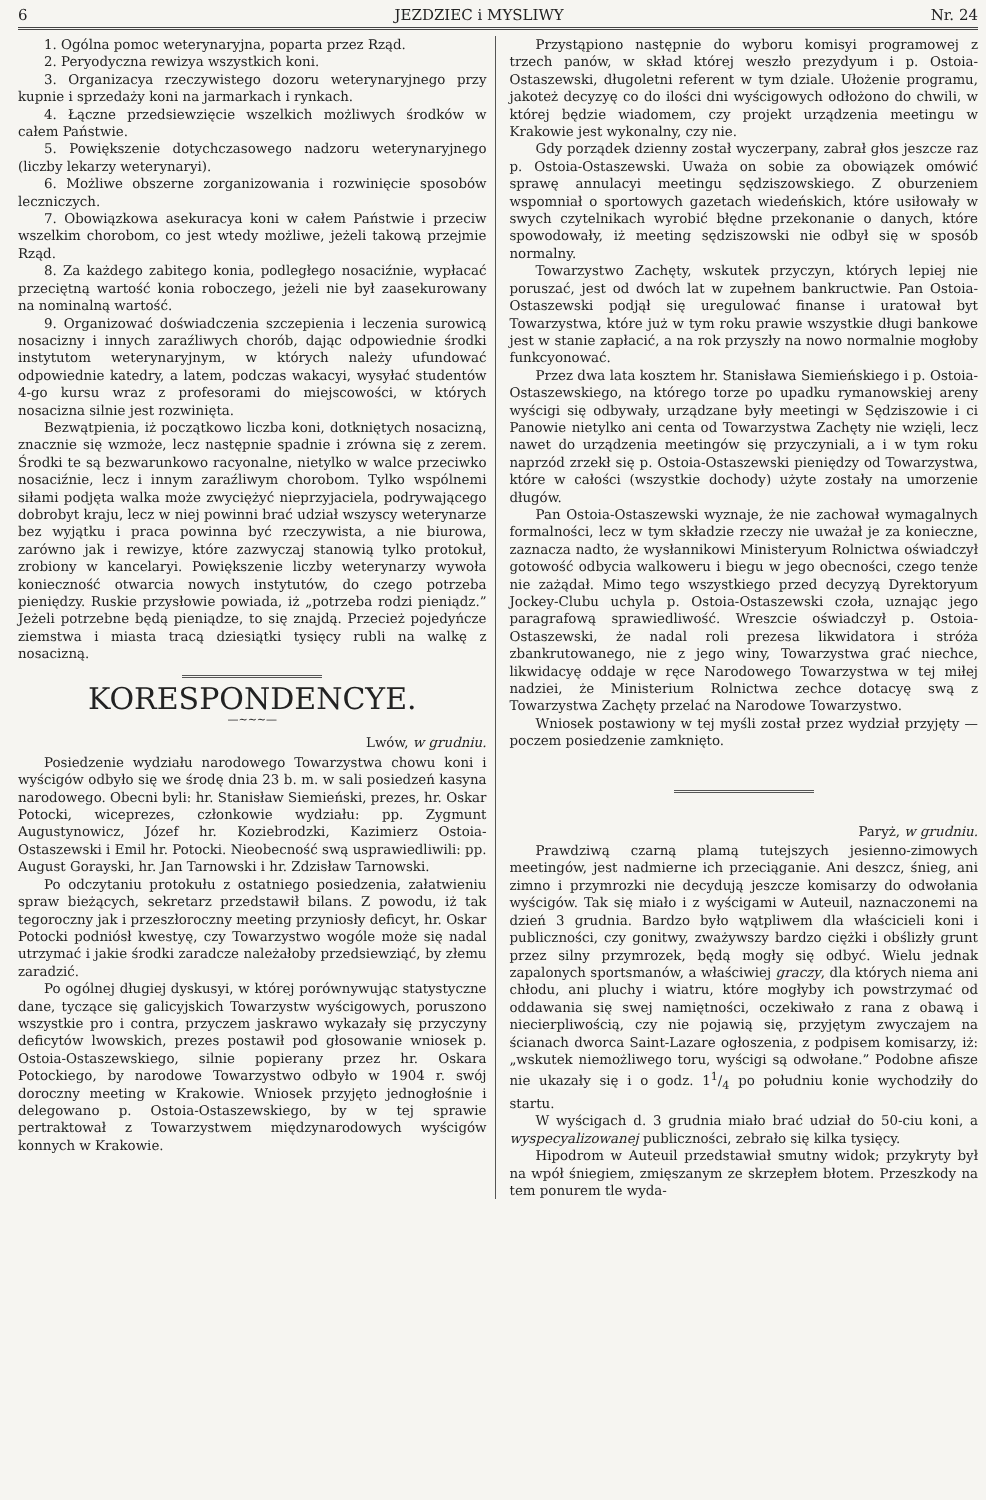6 JEZDZIEC i MYSLIWY Nr. 24
1. Ogólna pomoc weterynaryjna, poparta przez Rząd.
2. Peryodyczna rewizya wszystkich koni.
3. Organizacya rzeczywistego dozoru weterynaryjnego przy kupnie i sprzedaży koni na jarmarkach i rynkach.
4. Łączne przedsiewzięcie wszelkich możliwych środków w całem Państwie.
5. Powiększenie dotychczasowego nadzoru weterynaryjnego (liczby lekarzy weterynaryi).
6. Możliwe obszerne zorganizowania i rozwinięcie sposobów leczniczych.
7. Obowiązkowa asekuracya koni w całem Państwie i przeciw wszelkim chorobom, co jest wtedy możliwe, jeżeli takową przejmie Rząd.
8. Za każdego zabitego konia, podległego nosaciźnie, wypłacać przeciętną wartość konia roboczego, jeżeli nie był zaasekurowany na nominalną wartość.
9. Organizować doświadczenia szczepienia i leczenia surowicą nosacizny i innych zaraźliwych chorób, dając odpowiednie środki instytutom weterynaryjnym, w których należy ufundować odpowiednie katedry, a latem, podczas wakacyi, wysyłać studentów 4-go kursu wraz z profesorami do miejscowości, w których nosacizna silnie jest rozwinięta.
Bezwątpienia, iż początkowo liczba koni, dotkniętych nosacizną, znacznie się wzmoże, lecz następnie spadnie i zrówna się z zerem. Środki te są bezwarunkowo racyonalne, nietylko w walce przeciwko nosaciźnie, lecz i innym zaraźliwym chorobom. Tylko wspólnemi siłami podjęta walka może zwyciężyć nieprzyjaciela, podrywającego dobrobyt kraju, lecz w niej powinni brać udział wszyscy weterynarze bez wyjątku i praca powinna być rzeczywista, a nie biurowa, zarówno jak i rewizye, które zazwyczaj stanowią tylko protokuł, zrobiony w kancelaryi. Powiększenie liczby weterynarzy wywoła konieczność otwarcia nowych instytutów, do czego potrzeba pieniędzy. Ruskie przysłowie powiada, iż „potrzeba rodzi pieniądz.” Jeżeli potrzebne będą pieniądze, to się znajdą. Przecież pojedyńcze ziemstwa i miasta tracą dziesiątki tysięcy rubli na walkę z nosacizną.
KORESPONDENCYE.
—~~~—
Lwów, w grudniu.
Posiedzenie wydziału narodowego Towarzystwa chowu koni i wyścigów odbyło się we środę dnia 23 b. m. w sali posiedzeń kasyna narodowego. Obecni byli: hr. Stanisław Siemieński, prezes, hr. Oskar Potocki, wiceprezes, członkowie wydziału: pp. Zygmunt Augustynowicz, Józef hr. Koziebrodzki, Kazimierz Ostoia-Ostaszewski i Emil hr. Potocki. Nieobecność swą usprawiedliwili: pp. August Gorayski, hr. Jan Tarnowski i hr. Zdzisław Tarnowski.
Po odczytaniu protokułu z ostatniego posiedzenia, załatwieniu spraw bieżących, sekretarz przedstawił bilans. Z powodu, iż tak tegoroczny jak i przeszłoroczny meeting przyniosły deficyt, hr. Oskar Potocki podniósł kwestyę, czy Towarzystwo wogóle może się nadal utrzymać i jakie środki zaradcze należałoby przedsiewziąć, by złemu zaradzić.
Po ogólnej długiej dyskusyi, w której porównywując statystyczne dane, tyczące się galicyjskich Towarzystw wyścigowych, poruszono wszystkie pro i contra, przyczem jaskrawo wykazały się przyczyny deficytów lwowskich, prezes postawił pod głosowanie wniosek p. Ostoia-Ostaszewskiego, silnie popierany przez hr. Oskara Potockiego, by narodowe Towarzystwo odbyło w 1904 r. swój doroczny meeting w Krakowie. Wniosek przyjęto jednogłośnie i delegowano p. Ostoia-Ostaszewskiego, by w tej sprawie pertraktował z Towarzystwem międzynarodowych wyścigów konnych w Krakowie.
Przystąpiono następnie do wyboru komisyi programowej z trzech panów, w skład której weszło prezydyum i p. Ostoia-Ostaszewski, długoletni referent w tym dziale. Ułożenie programu, jakoteż decyzyę co do ilości dni wyścigowych odłożono do chwili, w której będzie wiadomem, czy projekt urządzenia meetingu w Krakowie jest wykonalny, czy nie.
Gdy porządek dzienny został wyczerpany, zabrał głos jeszcze raz p. Ostoia-Ostaszewski. Uważa on sobie za obowiązek omówić sprawę annulacyi meetingu sędziszowskiego. Z oburzeniem wspomniał o sportowych gazetach wiedeńskich, które usiłowały w swych czytelnikach wyrobić błędne przekonanie o danych, które spowodowały, iż meeting sędziszowski nie odbył się w sposób normalny.
Towarzystwo Zachęty, wskutek przyczyn, których lepiej nie poruszać, jest od dwóch lat w zupełnem bankructwie. Pan Ostoia-Ostaszewski podjął się uregulować finanse i uratował byt Towarzystwa, które już w tym roku prawie wszystkie długi bankowe jest w stanie zapłacić, a na rok przyszły na nowo normalnie mogłoby funkcyonować.
Przez dwa lata kosztem hr. Stanisława Siemieńskiego i p. Ostoia-Ostaszewskiego, na którego torze po upadku rymanowskiej areny wyścigi się odbywały, urządzane były meetingi w Sędziszowie i ci Panowie nietylko ani centa od Towarzystwa Zachęty nie wzięli, lecz nawet do urządzenia meetingów się przyczyniali, a i w tym roku naprzód zrzekł się p. Ostoia-Ostaszewski pieniędzy od Towarzystwa, które w całości (wszystkie dochody) użyte zostały na umorzenie długów.
Pan Ostoia-Ostaszewski wyznaje, że nie zachował wymagalnych formalności, lecz w tym składzie rzeczy nie uważał je za konieczne, zaznacza nadto, że wysłannikowi Ministeryum Rolnictwa oświadczył gotowość odbycia walkoweru i biegu w jego obecności, czego tenże nie zażądał. Mimo tego wszystkiego przed decyzyą Dyrektoryum Jockey-Clubu uchyla p. Ostoia-Ostaszewski czoła, uznając jego paragrafową sprawiedliwość. Wreszcie oświadczył p. Ostoia-Ostaszewski, że nadal roli prezesa likwidatora i stróża zbankrutowanego, nie z jego winy, Towarzystwa grać niechce, likwidacyę oddaje w ręce Narodowego Towarzystwa w tej miłej nadziei, że Ministerium Rolnictwa zechce dotacyę swą z Towarzystwa Zachęty przelać na Narodowe Towarzystwo.
Wniosek postawiony w tej myśli został przez wydział przyjęty — poczem posiedzenie zamknięto.
Paryż, w grudniu.
Prawdziwą czarną plamą tutejszych jesienno-zimowych meetingów, jest nadmierne ich przeciąganie. Ani deszcz, śnieg, ani zimno i przymrozki nie decydują jeszcze komisarzy do odwołania wyścigów. Tak się miało i z wyścigami w Auteuil, naznaczonemi na dzień 3 grudnia. Bardzo było wątpliwem dla właścicieli koni i publiczności, czy gonitwy, zważywszy bardzo ciężki i obślizły grunt przez silny przymrozek, będą mogły się odbyć. Wielu jednak zapalonych sportsmanów, a właściwiej graczy, dla których niema ani chłodu, ani pluchy i wiatru, które mogłyby ich powstrzymać od oddawania się swej namiętności, oczekiwało z rana z obawą i niecierpliwością, czy nie pojawią się, przyjętym zwyczajem na ścianach dworca Saint-Lazare ogłoszenia, z podpisem komisarzy, iż: „wskutek niemożliwego toru, wyścigi są odwołane.” Podobne afisze nie ukazały się i o godz. 11/4 po południu konie wychodziły do startu.
W wyścigach d. 3 grudnia miało brać udział do 50-ciu koni, a wyspecyalizowanej publiczności, zebrało się kilka tysięcy.
Hipodrom w Auteuil przedstawiał smutny widok; przykryty był na wpół śniegiem, zmięszanym ze skrzepłem błotem. Przeszkody na tem ponurem tle wyda-